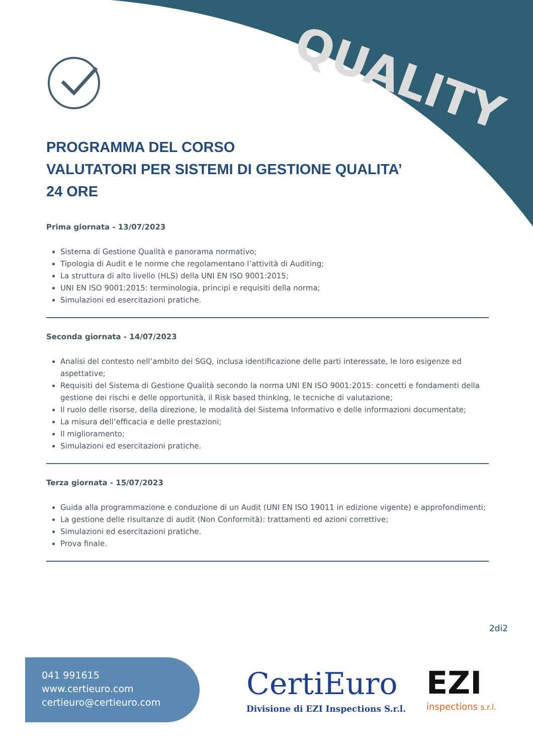QUALITY
PROGRAMMA DEL CORSO
VALUTATORI PER SISTEMI DI GESTIONE QUALITA’
24 ORE
Prima giornata - 13/07/2023
Sistema di Gestione Qualità e panorama normativo;
Tipologia di Audit e le norme che regolamentano l’attività di Auditing;
La struttura di alto livello (HLS) della UNI EN ISO 9001:2015;
UNI EN ISO 9001:2015: terminologia, principi e requisiti della norma;
Simulazioni ed esercitazioni pratiche.
Seconda giornata - 14/07/2023
Analisi del contesto nell’ambito dei SGQ, inclusa identificazione delle parti interessate, le loro esigenze ed aspettative;
Requisiti del Sistema di Gestione Qualità secondo la norma UNI EN ISO 9001:2015: concetti e fondamenti della gestione dei rischi e delle opportunità, il Risk based thinking, le tecniche di valutazione;
Il ruolo delle risorse, della direzione, le modalità del Sistema Informativo e delle informazioni documentate;
La misura dell’efficacia e delle prestazioni;
Il miglioramento;
Simulazioni ed esercitazioni pratiche.
Terza giornata - 15/07/2023
Guida alla programmazione e conduzione di un Audit (UNI EN ISO 19011 in edizione vigente) e approfondimenti;
La gestione delle risultanze di audit (Non Conformità): trattamenti ed azioni correttive;
Simulazioni ed esercitazioni pratiche.
Prova finale.
2di2
041 991615
www.certieuro.com
certieuro@certieuro.com
CertiEuro
Divisione di EZI Inspections S.r.l.
EZI
inspections s.r.l.